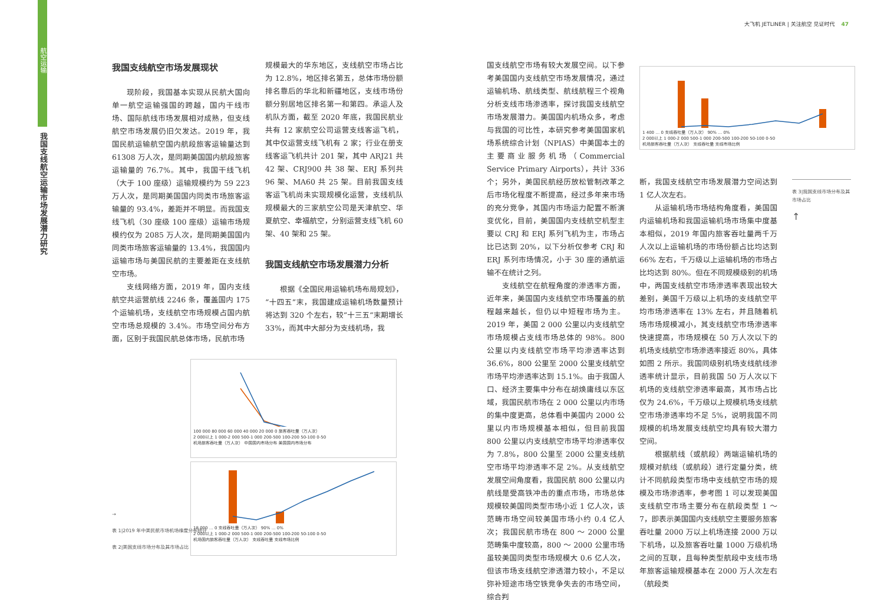航空运输
我国支线航空运输市场发展潜力研究
大飞机 JETLINER | 关注航空 见证时代 47
我国支线航空市场发展现状
现阶段，我国基本实现从民航大国向单一航空运输强国的跨越，国内干线市场、国际航线市场发展相对成熟，但支线航空市场发展仍旧欠发达。2019 年，我国民航运输航空国内航段旅客运输量达到 61308 万人次，是同期美国国内航段旅客运输量的 76.7%。其中，我国干线飞机（大于 100 座级）运输规模约为 59 223 万人次，是同期美国国内同类市场旅客运输量的 93.4%，差距并不明显。而我国支线飞机（30 座级 100 座级）运输市场规模约仅为 2085 万人次，是同期美国国内同类市场旅客运输量的 13.4%，我国国内运输市场与美国民航的主要差距在支线航空市场。
支线网络方面，2019 年，国内支线航空共运营航线 2246 条，覆盖国内 175 个运输机场，支线航空市场规模占国内航空市场总规模的 3.4%。市场空间分布方面，区别于我国民航总体市场，民航市场
→
表 1|2019 年中美民航市场机场维度分布统计
表 2|美国支线市场分布及其市场占比
规模最大的华东地区，支线航空市场占比为 12.8%，地区排名第五，总体市场份额排名靠后的华北和新疆地区，支线市场份额分别居地区排名第一和第四。承运人及机队方面，截至 2020 年底，我国民航业共有 12 家航空公司运营支线客运飞机，其中仅运营支线飞机有 2 家；行业在册支线客运飞机共计 201 架，其中 ARJ21 共 42 架、CRJ900 共 38 架、ERJ 系列共 96 架、MA60 共 25 架。目前我国支线客运飞机尚未实现规模化运营，支线机队规模最大的三家航空公司是天津航空、华夏航空、幸福航空，分别运营支线飞机 60 架、40 架和 25 架。
我国支线航空市场发展潜力分析
根据《全国民用运输机场布局规划》，“十四五”末，我国建成运输机场数量预计将达到 320 个左右，较“十三五”末期增长 33%，而其中大部分为支线机场，我
100 000 80 000 60 000 40 000 20 000 0 旅客吞吐量（万人次）
2 000以上 1 000-2 000 500-1 000 200-500 100-200 50-100 0-50
机场旅客吞吐量（万人次） 中国国内市场分布 美国国内市场分布
18 000 … 0 支线吞吐量（万人次） 90% … 0%
2 000以上 1 000-2 000 500-1 000 200-500 100-200 50-100 0-50
机场国内旅客吞吐量（万人次） 支线吞吐量 支线市场比例
国支线航空市场有较大发展空间。以下参考美国国内支线航空市场发展情况，通过运输机场、航线类型、航线航程三个视角分析支线市场渗透率，探讨我国支线航空市场发展潜力。美国国内机场众多，考虑与我国的可比性，本研究参考美国国家机场系统综合计划（NPIAS）中美国本土的主要商业服务机场（Commercial Service Primary Airports），共计 336 个；另外，美国民航经历放松管制改革之后市场化程度不断提高，经过多年来市场的充分竞争，其国内市场运力配置不断演变优化，目前，美国国内支线航空机型主要以 CRJ 和 ERJ 系列飞机为主，市场占比已达到 20%，以下分析仅参考 CRJ 和 ERJ 系列市场情况，小于 30 座的通航运输不在统计之列。
　　支线航空在航程角度的渗透率方面，近年来，美国国内支线航空市场覆盖的航程越来越长，但仍以中短程市场为主。2019 年，美国 2 000 公里以内支线航空市场规模占支线市场总体的 98%。800 公里以内支线航空市场平均渗透率达到 36.6%，800 公里至 2000 公里支线航空市场平均渗透率达到 15.1%。由于我国人口、经济主要集中分布在胡焕庸线以东区域，我国民航市场在 2 000 公里以内市场的集中度更高，总体看中美国内 2000 公里以内市场规模基本相似，但目前我国 800 公里以内支线航空市场平均渗透率仅为 7.8%，800 公里至 2000 公里支线航空市场平均渗透率不足 2%。从支线航空发展空间角度看，我国民航 800 公里以内航线是受高铁冲击的重点市场，市场总体规模较美国同类型市场小近 1 亿人次，该范畴市场空间较美国市场小约 0.4 亿人次；我国民航市场在 800 ～ 2000 公里范畴集中度较高，800 ～ 2000 公里市场虽较美国同类型市场规模大 0.6 亿人次，但该市场支线航空渗透潜力较小，不足以弥补短途市场空铁竞争失去的市场空间，综合判
1 400 … 0 支线吞吐量（万人次） 90% … 0%
2 000以上 1 000-2 000 500-1 000 200-500 100-200 50-100 0-50
机场旅客吞吐量（万人次） 支线吞吐量 支线市场比例
断，我国支线航空市场发展潜力空间达到 1 亿人次左右。
　　从运输机场市场结构角度看，美国国内运输机场和我国运输机场市场集中度基本相似，2019 年国内旅客吞吐量两千万人次以上运输机场的市场份额占比均达到 66% 左右，千万级以上运输机场的市场占比均达到 80%。但在不同规模级别的机场中，两国支线航空市场渗透率表现出较大差别，美国千万级以上机场的支线航空平均市场渗透率在 13% 左右，并且随着机场市场规模减小，其支线航空市场渗透率快速提高，市场规模在 50 万人次以下的机场支线航空市场渗透率接近 80%，具体如图 2 所示。我国同级别机场支线航线渗透率统计显示，目前我国 50 万人次以下机场的支线航空渗透率最高，其市场占比仅为 24.6%，千万级以上规模机场支线航空市场渗透率均不足 5%，说明我国不同规模的机场发展支线航空均具有较大潜力空间。
　　根据航线（或航段）两端运输机场的规模对航线（或航段）进行定量分类，统计不同航段类型市场中支线航空市场的规模及市场渗透率，参考图 1 可以发现美国支线航空市场主要分布在航段类型 1 ～ 7，即表示美国国内支线航空主要服务旅客吞吐量 2000 万以上机场连接 2000 万以下机场，以及旅客吞吐量 1000 万级机场之间的互联，且每种类型航段中支线市场年旅客运输规模基本在 2000 万人次左右（航段类
表 3|我国支线市场分布及其市场占比
↑